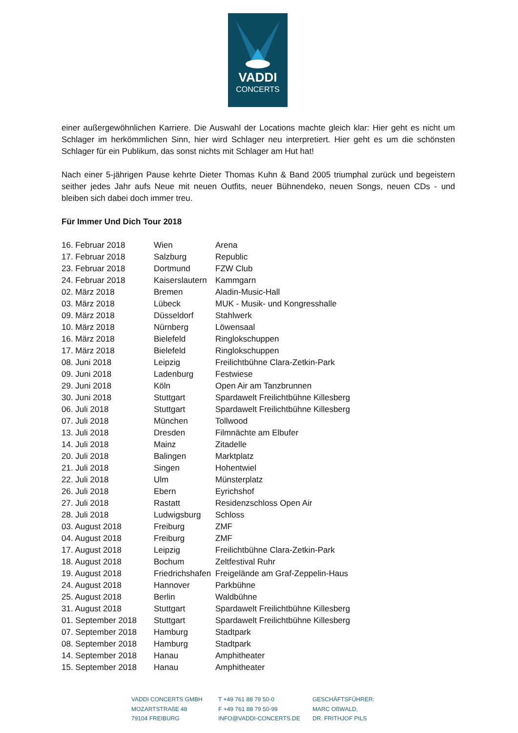VADDI
CONCERTS
einer außergewöhnlichen Karriere. Die Auswahl der Locations machte gleich klar: Hier geht es nicht um Schlager im herkömmlichen Sinn, hier wird Schlager neu interpretiert. Hier geht es um die schönsten Schlager für ein Publikum, das sonst nichts mit Schlager am Hut hat!
Nach einer 5-jährigen Pause kehrte Dieter Thomas Kuhn & Band 2005 triumphal zurück und begeistern seither jedes Jahr aufs Neue mit neuen Outfits, neuer Bühnendeko, neuen Songs, neuen CDs - und bleiben sich dabei doch immer treu.
Für Immer Und Dich Tour 2018
| 16. Februar 2018 | Wien | Arena |
| 17. Februar 2018 | Salzburg | Republic |
| 23. Februar 2018 | Dortmund | FZW Club |
| 24. Februar 2018 | Kaiserslautern | Kammgarn |
| 02. März 2018 | Bremen | Aladin-Music-Hall |
| 03. März 2018 | Lübeck | MUK - Musik- und Kongresshalle |
| 09. März 2018 | Düsseldorf | Stahlwerk |
| 10. März 2018 | Nürnberg | Löwensaal |
| 16. März 2018 | Bielefeld | Ringlokschuppen |
| 17. März 2018 | Bielefeld | Ringlokschuppen |
| 08. Juni 2018 | Leipzig | Freilichtbühne Clara-Zetkin-Park |
| 09. Juni 2018 | Ladenburg | Festwiese |
| 29. Juni 2018 | Köln | Open Air am Tanzbrunnen |
| 30. Juni 2018 | Stuttgart | Spardawelt Freilichtbühne Killesberg |
| 06. Juli 2018 | Stuttgart | Spardawelt Freilichtbühne Killesberg |
| 07. Juli 2018 | München | Tollwood |
| 13. Juli 2018 | Dresden | Filmnächte am Elbufer |
| 14. Juli 2018 | Mainz | Zitadelle |
| 20. Juli 2018 | Balingen | Marktplatz |
| 21. Juli 2018 | Singen | Hohentwiel |
| 22. Juli 2018 | Ulm | Münsterplatz |
| 26. Juli 2018 | Ebern | Eyrichshof |
| 27. Juli 2018 | Rastatt | Residenzschloss Open Air |
| 28. Juli 2018 | Ludwigsburg | Schloss |
| 03. August 2018 | Freiburg | ZMF |
| 04. August 2018 | Freiburg | ZMF |
| 17. August 2018 | Leipzig | Freilichtbühne Clara-Zetkin-Park |
| 18. August 2018 | Bochum | Zeltfestival Ruhr |
| 19. August 2018 | Friedrichshafen | Freigelände am Graf-Zeppelin-Haus |
| 24. August 2018 | Hannover | Parkbühne |
| 25. August 2018 | Berlin | Waldbühne |
| 31. August 2018 | Stuttgart | Spardawelt Freilichtbühne Killesberg |
| 01. September 2018 | Stuttgart | Spardawelt Freilichtbühne Killesberg |
| 07. September 2018 | Hamburg | Stadtpark |
| 08. September 2018 | Hamburg | Stadtpark |
| 14. September 2018 | Hanau | Amphitheater |
| 15. September 2018 | Hanau | Amphitheater |
VADDI CONCERTS GMBH
MOZARTSTRAßE 48
79104 FREIBURG
T +49 761 88 79 50-0
F +49 761 88 79 50-99
INFO@VADDI-CONCERTS.DE
GESCHÄFTSFÜHRER:
MARC OßWALD,
DR. FRITHJOF PILS